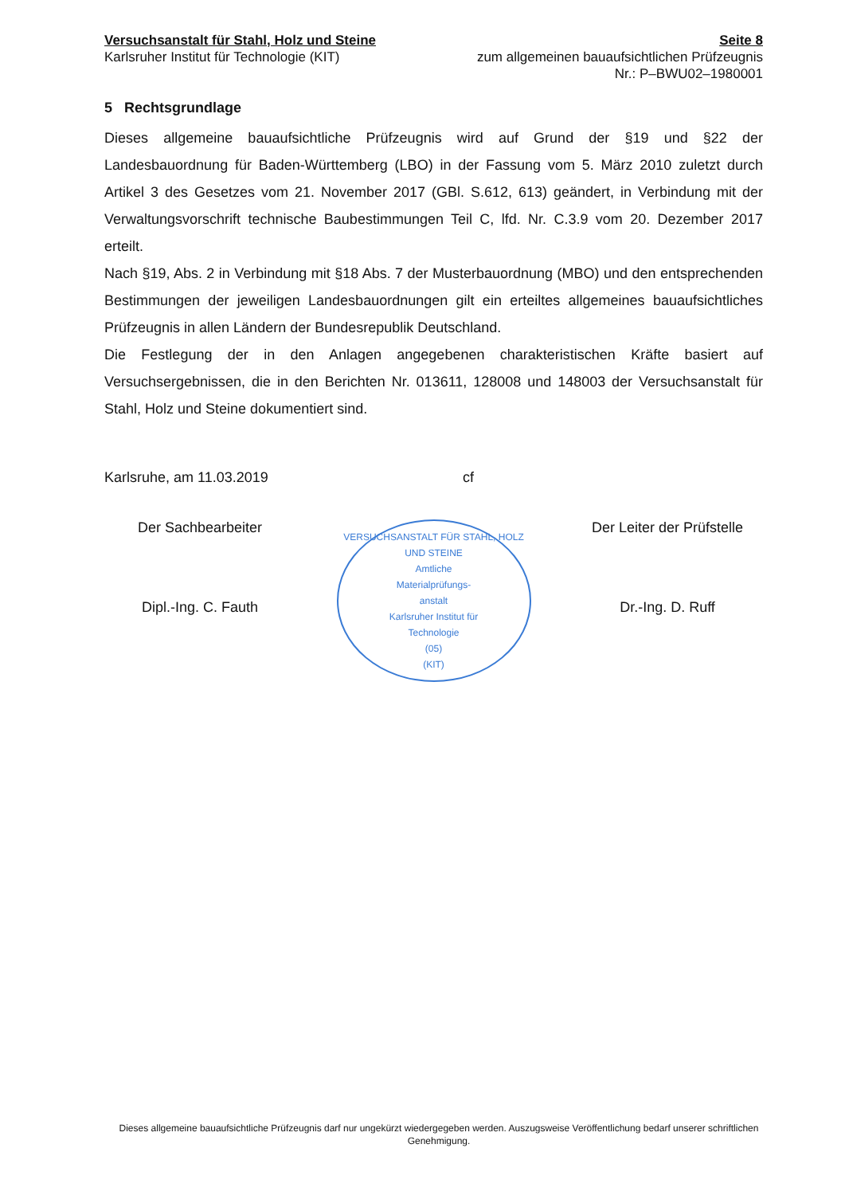Versuchsanstalt für Stahl, Holz und Steine
Karlsruher Institut für Technologie (KIT)
Seite 8
zum allgemeinen bauaufsichtlichen Prüfzeugnis
Nr.: P–BWU02–1980001
5 Rechtsgrundlage
Dieses allgemeine bauaufsichtliche Prüfzeugnis wird auf Grund der §19 und §22 der Landesbauordnung für Baden-Württemberg (LBO) in der Fassung vom 5. März 2010 zuletzt durch Artikel 3 des Gesetzes vom 21. November 2017 (GBl. S.612, 613) geändert, in Verbindung mit der Verwaltungsvorschrift technische Baubestimmungen Teil C, lfd. Nr. C.3.9 vom 20. Dezember 2017 erteilt.
Nach §19, Abs. 2 in Verbindung mit §18 Abs. 7 der Musterbauordnung (MBO) und den entsprechenden Bestimmungen der jeweiligen Landesbauordnungen gilt ein erteiltes allgemeines bauaufsichtliches Prüfzeugnis in allen Ländern der Bundesrepublik Deutschland.
Die Festlegung der in den Anlagen angegebenen charakteristischen Kräfte basiert auf Versuchsergebnissen, die in den Berichten Nr. 013611, 128008 und 148003 der Versuchsanstalt für Stahl, Holz und Steine dokumentiert sind.
Karlsruhe, am 11.03.2019 cf
Der Sachbearbeiter
Dipl.-Ing. C. Fauth
VERSUCHSANSTALT FÜR STAHL, HOLZ UND STEINE
Amtliche
Materialprüfungs-
anstalt
Karlsruher Institut für
Technologie
(05)
(KIT)
Der Leiter der Prüfstelle
Dr.-Ing. D. Ruff
Dieses allgemeine bauaufsichtliche Prüfzeugnis darf nur ungekürzt wiedergegeben werden. Auszugsweise Veröffentlichung bedarf unserer schriftlichen Genehmigung.